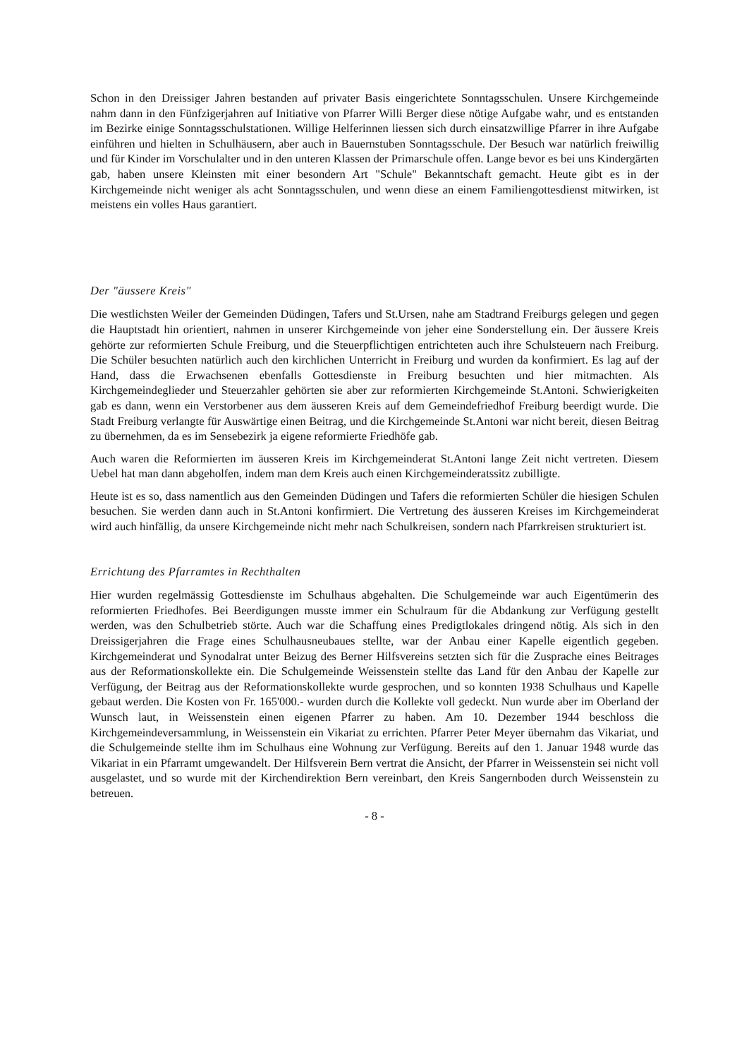Schon in den Dreissiger Jahren bestanden auf privater Basis eingerichtete Sonntagsschulen. Unsere Kirchgemeinde nahm dann in den Fünfzigerjahren auf Initiative von Pfarrer Willi Berger diese nötige Aufgabe wahr, und es entstanden im Bezirke einige Sonntagsschulstationen. Willige Helferinnen liessen sich durch einsatzwillige Pfarrer in ihre Aufgabe einführen und hielten in Schulhäusern, aber auch in Bauernstuben Sonntagsschule. Der Besuch war natürlich freiwillig und für Kinder im Vorschulalter und in den unteren Klassen der Primarschule offen. Lange bevor es bei uns Kindergärten gab, haben unsere Kleinsten mit einer besondern Art "Schule" Bekanntschaft gemacht. Heute gibt es in der Kirchgemeinde nicht weniger als acht Sonntagsschulen, und wenn diese an einem Familiengottesdienst mitwirken, ist meistens ein volles Haus garantiert.
Der "äussere Kreis"
Die westlichsten Weiler der Gemeinden Düdingen, Tafers und St.Ursen, nahe am Stadtrand Freiburgs gelegen und gegen die Hauptstadt hin orientiert, nahmen in unserer Kirchgemeinde von jeher eine Sonderstellung ein. Der äussere Kreis gehörte zur reformierten Schule Freiburg, und die Steuerpflichtigen entrichteten auch ihre Schulsteuern nach Freiburg. Die Schüler besuchten natürlich auch den kirchlichen Unterricht in Freiburg und wurden da konfirmiert. Es lag auf der Hand, dass die Erwachsenen ebenfalls Gottesdienste in Freiburg besuchten und hier mitmachten. Als Kirchgemeindeglieder und Steuerzahler gehörten sie aber zur reformierten Kirchgemeinde St.Antoni. Schwierigkeiten gab es dann, wenn ein Verstorbener aus dem äusseren Kreis auf dem Gemeindefriedhof Freiburg beerdigt wurde. Die Stadt Freiburg verlangte für Auswärtige einen Beitrag, und die Kirchgemeinde St.Antoni war nicht bereit, diesen Beitrag zu übernehmen, da es im Sensebezirk ja eigene reformierte Friedhöfe gab.
Auch waren die Reformierten im äusseren Kreis im Kirchgemeinderat St.Antoni lange Zeit nicht vertreten. Diesem Uebel hat man dann abgeholfen, indem man dem Kreis auch einen Kirchgemeinderatssitz zubilligte.
Heute ist es so, dass namentlich aus den Gemeinden Düdingen und Tafers die reformierten Schüler die hiesigen Schulen besuchen. Sie werden dann auch in St.Antoni konfirmiert. Die Vertretung des äusseren Kreises im Kirchgemeinderat wird auch hinfällig, da unsere Kirchgemeinde nicht mehr nach Schulkreisen, sondern nach Pfarrkreisen strukturiert ist.
Errichtung des Pfarramtes in Rechthalten
Hier wurden regelmässig Gottesdienste im Schulhaus abgehalten. Die Schulgemeinde war auch Eigentümerin des reformierten Friedhofes. Bei Beerdigungen musste immer ein Schulraum für die Abdankung zur Verfügung gestellt werden, was den Schulbetrieb störte. Auch war die Schaffung eines Predigtlokales dringend nötig. Als sich in den Dreissigerjahren die Frage eines Schulhausneubaues stellte, war der Anbau einer Kapelle eigentlich gegeben. Kirchgemeinderat und Synodalrat unter Beizug des Berner Hilfsvereins setzten sich für die Zusprache eines Beitrages aus der Reformationskollekte ein. Die Schulgemeinde Weissenstein stellte das Land für den Anbau der Kapelle zur Verfügung, der Beitrag aus der Reformationskollekte wurde gesprochen, und so konnten 1938 Schulhaus und Kapelle gebaut werden. Die Kosten von Fr. 165'000.- wurden durch die Kollekte voll gedeckt. Nun wurde aber im Oberland der Wunsch laut, in Weissenstein einen eigenen Pfarrer zu haben. Am 10. Dezember 1944 beschloss die Kirchgemeindeversammlung, in Weissenstein ein Vikariat zu errichten. Pfarrer Peter Meyer übernahm das Vikariat, und die Schulgemeinde stellte ihm im Schulhaus eine Wohnung zur Verfügung. Bereits auf den 1. Januar 1948 wurde das Vikariat in ein Pfarramt umgewandelt. Der Hilfsverein Bern vertrat die Ansicht, der Pfarrer in Weissenstein sei nicht voll ausgelastet, und so wurde mit der Kirchendirektion Bern vereinbart, den Kreis Sangernboden durch Weissenstein zu betreuen.
- 8 -